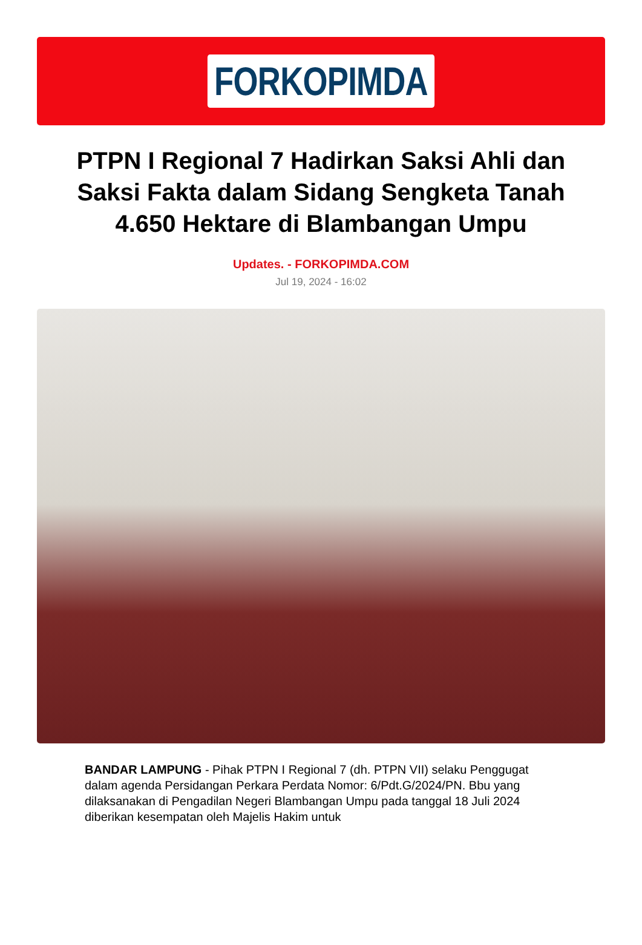FORKOPIMDA
PTPN I Regional 7 Hadirkan Saksi Ahli dan Saksi Fakta dalam Sidang Sengketa Tanah 4.650 Hektare di Blambangan Umpu
Updates. - FORKOPIMDA.COM
Jul 19, 2024 - 16:02
BANDAR LAMPUNG - Pihak PTPN I Regional 7 (dh. PTPN VII) selaku Penggugat dalam agenda Persidangan Perkara Perdata Nomor: 6/Pdt.G/2024/PN. Bbu yang dilaksanakan di Pengadilan Negeri Blambangan Umpu pada tanggal 18 Juli 2024 diberikan kesempatan oleh Majelis Hakim untuk